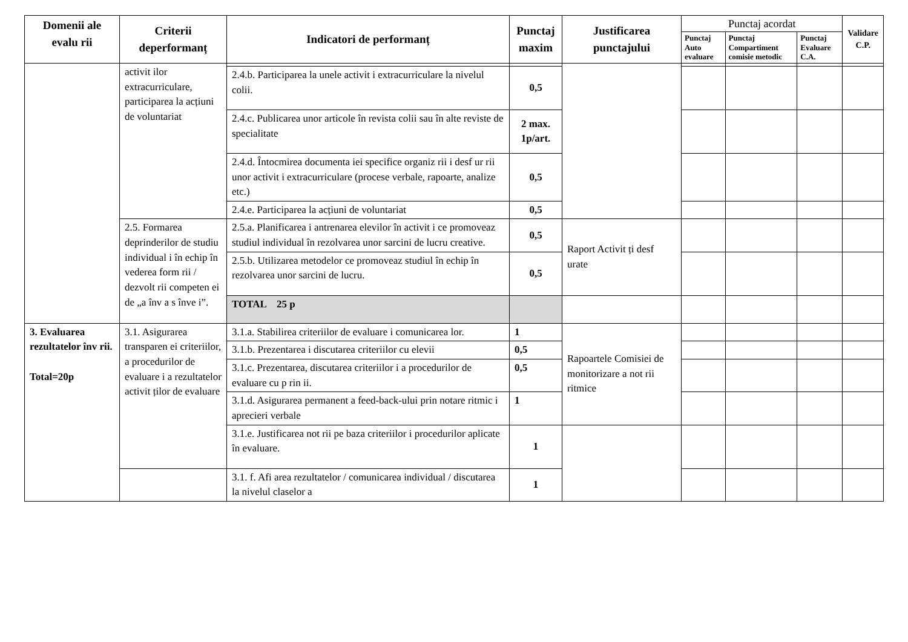| Domenii ale evalu rii | Criterii deperformanț | Indicatori de performanț | Punctaj maxim | Justificarea punctajului | Punctaj acordat | | | Validare C.P. |
| --- | --- | --- | --- | --- | --- | --- | --- | --- |
| | | | | | Punctaj Auto evaluare | Punctaj Compartiment comisie metodic | Punctaj Evaluare C.A. | |
| | activit ilor extracurriculare, participarea la acțiuni de voluntariat | | | | | | | |
| | | 2.4.b. Participarea la unele activit i extracurriculare la nivelul colii. | 0,5 | | | | | |
| | | 2.4.c. Publicarea unor articole în revista colii sau în alte reviste de specialitate | 2 max. 1p/art. | | | | | |
| | | 2.4.d. Întocmirea documenta iei specifice organiz rii i desf ur rii unor activit i extracurriculare (procese verbale, rapoarte, analize etc.) | 0,5 | | | | | |
| | | 2.4.e. Participarea la acțiuni de voluntariat | 0,5 | | | | | |
| | 2.5. Formarea deprinderilor de studiu individual i în echip în vederea form rii / dezvolt rii competen ei de „a înv a s înve i”. | 2.5.a. Planificarea i antrenarea elevilor în activit i ce promoveaz studiul individual în rezolvarea unor sarcini de lucru creative. | 0,5 | Raport Activit ți desf urate | | | | |
| | | 2.5.b. Utilizarea metodelor ce promoveaz studiul în echip în rezolvarea unor sarcini de lucru. | 0,5 | | | | | |
| | | TOTAL 25 p | | | | | | |
| 3. Evaluarea rezultatelor înv rii. Total=20p | 3.1. Asigurarea transparen ei criteriilor, a procedurilor de evaluare i a rezultatelor activit ților de evaluare | 3.1.a. Stabilirea criteriilor de evaluare i comunicarea lor. | 1 | Rapoartele Comisiei de monitorizare a not rii ritmice | | | | |
| | | 3.1.b. Prezentarea i discutarea criteriilor cu elevii | 0,5 | | | | | |
| | | 3.1.c. Prezentarea, discutarea criteriilor i a procedurilor de evaluare cu p rin ii. | 0,5 | | | | | |
| | | 3.1.d. Asigurarea permanent a feed-back-ului prin notare ritmic i aprecieri verbale | 1 | | | | | |
| | | 3.1.e. Justificarea not rii pe baza criteriilor i procedurilor aplicate în evaluare. | 1 | | | | | |
| | | 3.1. f. Afi area rezultatelor / comunicarea individual / discutarea la nivelul claselor a | 1 | | | | | |